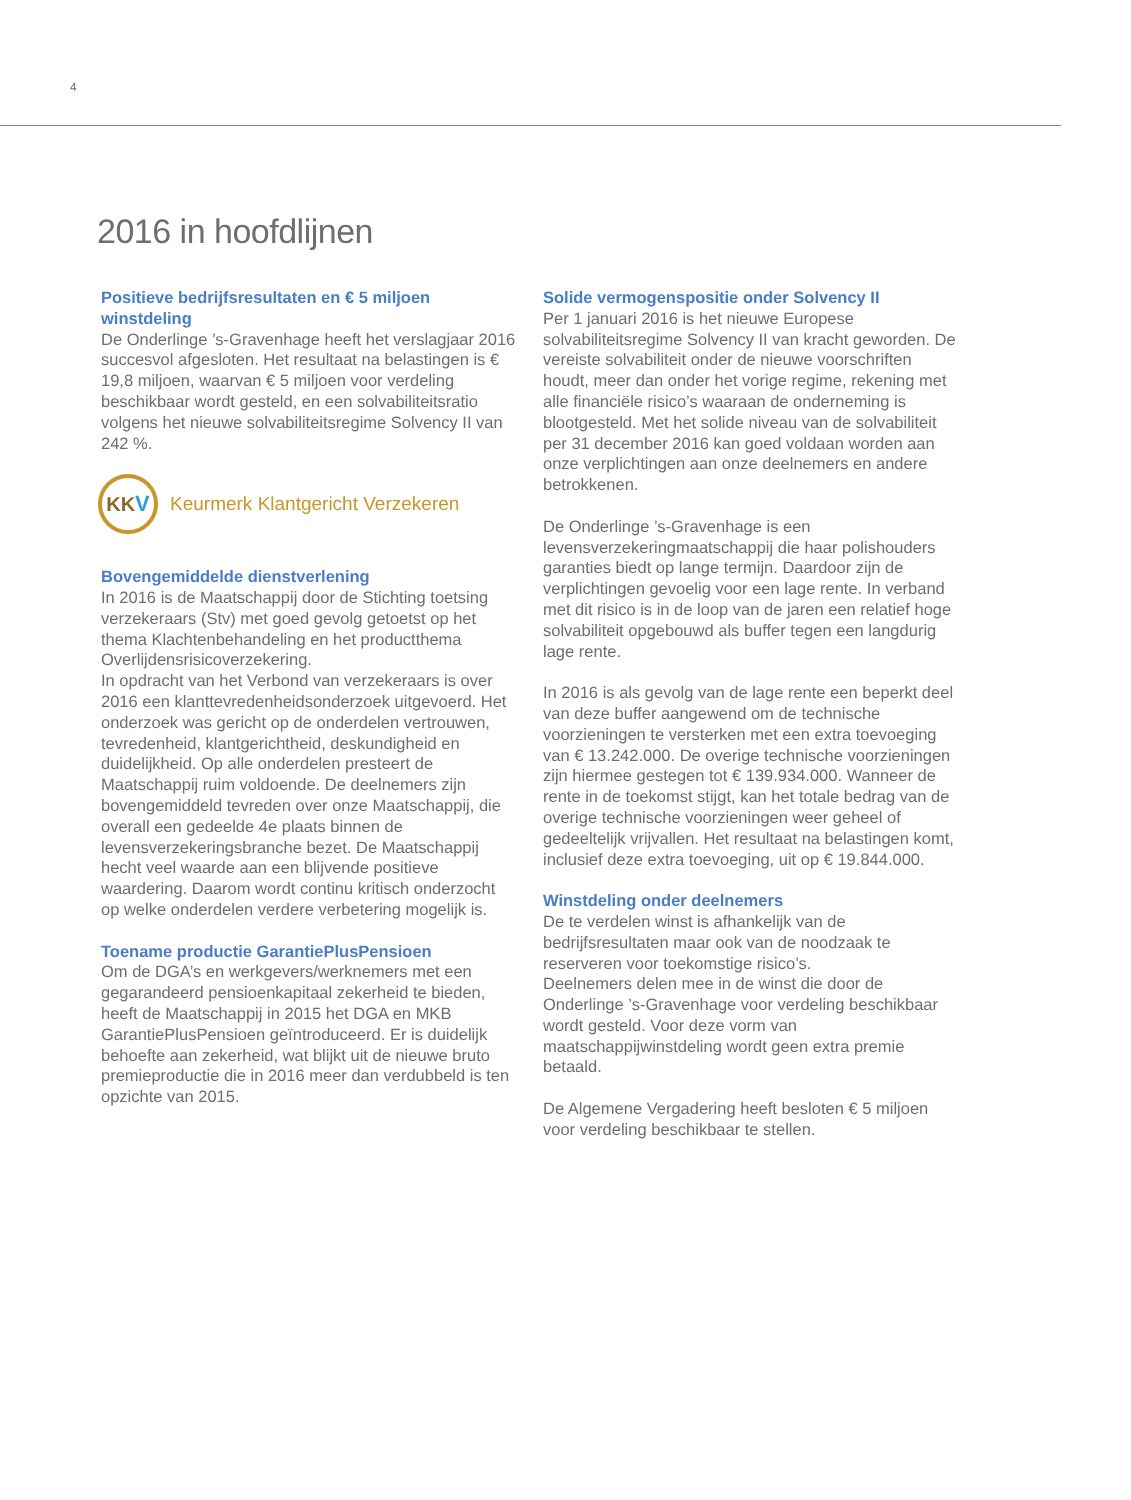4
2016 in hoofdlijnen
Positieve bedrijfsresultaten en € 5 miljoen winstdeling
De Onderlinge ’s-Gravenhage heeft het verslagjaar 2016 succesvol afgesloten. Het resultaat na belastingen is € 19,8 miljoen, waarvan € 5 miljoen voor verdeling beschikbaar wordt gesteld, en een solvabiliteitsratio volgens het nieuwe solvabiliteitsregime Solvency II van 242 %.
KK V
Keurmerk Klantgericht Verzekeren
Bovengemiddelde dienstverlening
In 2016 is de Maatschappij door de Stichting toetsing verzekeraars (Stv) met goed gevolg getoetst op het thema Klachtenbehandeling en het productthema Overlijdensrisicoverzekering.
In opdracht van het Verbond van verzekeraars is over 2016 een klanttevredenheidsonderzoek uitgevoerd. Het onderzoek was gericht op de onderdelen vertrouwen, tevredenheid, klantgerichtheid, deskundigheid en duidelijkheid. Op alle onderdelen presteert de Maatschappij ruim voldoende. De deelnemers zijn bovengemiddeld tevreden over onze Maatschappij, die overall een gedeelde 4e plaats binnen de levensverzekeringsbranche bezet. De Maatschappij hecht veel waarde aan een blijvende positieve waardering. Daarom wordt continu kritisch onderzocht op welke onderdelen verdere verbetering mogelijk is.
Toename productie GarantiePlusPensioen
Om de DGA’s en werkgevers/werknemers met een gegarandeerd pensioenkapitaal zekerheid te bieden, heeft de Maatschappij in 2015 het DGA en MKB GarantiePlusPensioen geïntroduceerd. Er is duidelijk behoefte aan zekerheid, wat blijkt uit de nieuwe bruto premieproductie die in 2016 meer dan verdubbeld is ten opzichte van 2015.
Solide vermogenspositie onder Solvency II
Per 1 januari 2016 is het nieuwe Europese solvabiliteitsregime Solvency II van kracht geworden. De vereiste solvabiliteit onder de nieuwe voorschriften houdt, meer dan onder het vorige regime, rekening met alle financiële risico’s waaraan de onderneming is blootgesteld. Met het solide niveau van de solvabiliteit per 31 december 2016 kan goed voldaan worden aan onze verplichtingen aan onze deelnemers en andere betrokkenen.
De Onderlinge ’s-Gravenhage is een levensverzekeringmaatschappij die haar polishouders garanties biedt op lange termijn. Daardoor zijn de verplichtingen gevoelig voor een lage rente. In verband met dit risico is in de loop van de jaren een relatief hoge solvabiliteit opgebouwd als buffer tegen een langdurig lage rente.
In 2016 is als gevolg van de lage rente een beperkt deel van deze buffer aangewend om de technische voorzieningen te versterken met een extra toevoeging van € 13.242.000. De overige technische voorzieningen zijn hiermee gestegen tot € 139.934.000. Wanneer de rente in de toekomst stijgt, kan het totale bedrag van de overige technische voorzieningen weer geheel of gedeeltelijk vrijvallen. Het resultaat na belastingen komt, inclusief deze extra toevoeging, uit op € 19.844.000.
Winstdeling onder deelnemers
De te verdelen winst is afhankelijk van de bedrijfsresultaten maar ook van de noodzaak te reserveren voor toekomstige risico’s.
Deelnemers delen mee in de winst die door de Onderlinge ’s-Gravenhage voor verdeling beschikbaar wordt gesteld. Voor deze vorm van maatschappijwinstdeling wordt geen extra premie betaald.
De Algemene Vergadering heeft besloten € 5 miljoen voor verdeling beschikbaar te stellen.